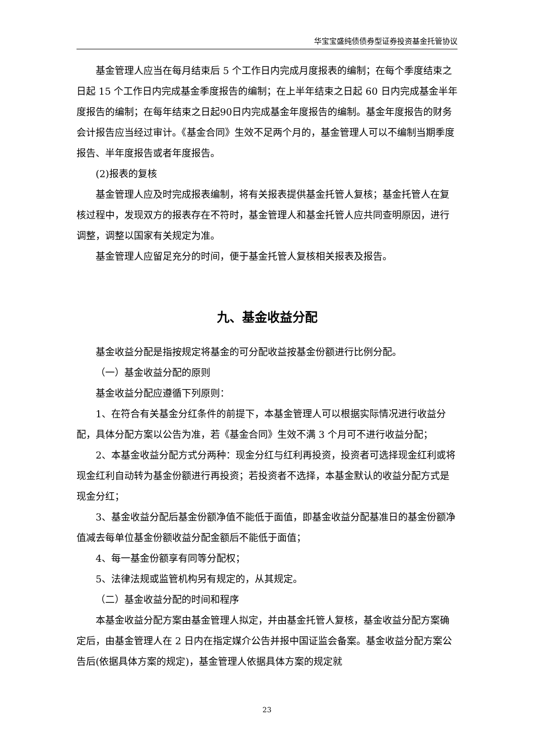华宝宝盛纯债债券型证券投资基金托管协议
基金管理人应当在每月结束后 5 个工作日内完成月度报表的编制；在每个季度结束之日起 15 个工作日内完成基金季度报告的编制；在上半年结束之日起 60 日内完成基金半年度报告的编制；在每年结束之日起90日内完成基金年度报告的编制。基金年度报告的财务会计报告应当经过审计。《基金合同》生效不足两个月的，基金管理人可以不编制当期季度报告、半年度报告或者年度报告。
(2)报表的复核
基金管理人应及时完成报表编制，将有关报表提供基金托管人复核；基金托管人在复核过程中，发现双方的报表存在不符时，基金管理人和基金托管人应共同查明原因，进行调整，调整以国家有关规定为准。
基金管理人应留足充分的时间，便于基金托管人复核相关报表及报告。
九、基金收益分配
基金收益分配是指按规定将基金的可分配收益按基金份额进行比例分配。
（一）基金收益分配的原则
基金收益分配应遵循下列原则：
1、在符合有关基金分红条件的前提下，本基金管理人可以根据实际情况进行收益分配，具体分配方案以公告为准，若《基金合同》生效不满 3 个月可不进行收益分配；
2、本基金收益分配方式分两种：现金分红与红利再投资，投资者可选择现金红利或将现金红利自动转为基金份额进行再投资；若投资者不选择，本基金默认的收益分配方式是现金分红；
3、基金收益分配后基金份额净值不能低于面值，即基金收益分配基准日的基金份额净值减去每单位基金份额收益分配金额后不能低于面值；
4、每一基金份额享有同等分配权；
5、法律法规或监管机构另有规定的，从其规定。
（二）基金收益分配的时间和程序
本基金收益分配方案由基金管理人拟定，并由基金托管人复核，基金收益分配方案确定后，由基金管理人在 2 日内在指定媒介公告并报中国证监会备案。基金收益分配方案公告后(依据具体方案的规定)，基金管理人依据具体方案的规定就
23